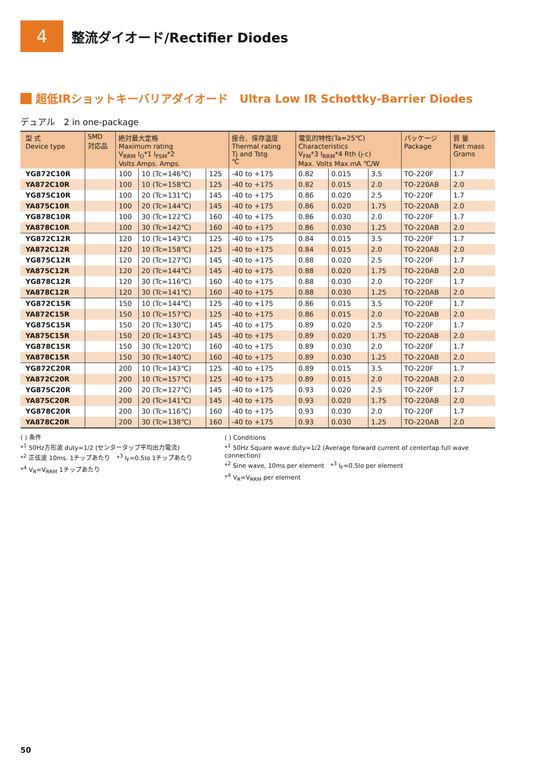4
整流ダイオード/Rectifier Diodes
超低IRショットキーバリアダイオード　Ultra Low IR Schottky-Barrier Diodes
デュアル　2 in one-package
| 型 式 Device type | SMD 対応品 | 絶対最大定格 Maximum rating V<sub>RRM</sub> I<sub>O</sub>*1 I<sub>FSM</sub>*2 Volts Amps. Amps. | | | 接合、保存温度 Thermal rating Tj and Tstg ℃ | 電気的特性(Ta=25℃) Characteristics V<sub>FM</sub>*3 I<sub>RRM</sub>*4 Rth (j-c) Max. Volts Max.mA ℃/W | | | パッケージ Package | 質 量 Net mass Grams |
| --- | --- | --- | --- | --- | --- | --- | --- | --- | --- | --- |
| YG872C10R | | 100 | 10 (Tc=146℃) | 125 | -40 to +175 | 0.82 | 0.015 | 3.5 | TO-220F | 1.7 |
| YA872C10R | | 100 | 10 (Tc=158℃) | 125 | -40 to +175 | 0.82 | 0.015 | 2.0 | TO-220AB | 2.0 |
| YG875C10R | | 100 | 20 (Tc=131℃) | 145 | -40 to +175 | 0.86 | 0.020 | 2.5 | TO-220F | 1.7 |
| YA875C10R | | 100 | 20 (Tc=144℃) | 145 | -40 to +175 | 0.86 | 0.020 | 1.75 | TO-220AB | 2.0 |
| YG878C10R | | 100 | 30 (Tc=122℃) | 160 | -40 to +175 | 0.86 | 0.030 | 2.0 | TO-220F | 1.7 |
| YA878C10R | | 100 | 30 (Tc=142℃) | 160 | -40 to +175 | 0.86 | 0.030 | 1.25 | TO-220AB | 2.0 |
| YG872C12R | | 120 | 10 (Tc=143℃) | 125 | -40 to +175 | 0.84 | 0.015 | 3.5 | TO-220F | 1.7 |
| YA872C12R | | 120 | 10 (Tc=158℃) | 125 | -40 to +175 | 0.84 | 0.015 | 2.0 | TO-220AB | 2.0 |
| YG875C12R | | 120 | 20 (Tc=127℃) | 145 | -40 to +175 | 0.88 | 0.020 | 2.5 | TO-220F | 1.7 |
| YA875C12R | | 120 | 20 (Tc=144℃) | 145 | -40 to +175 | 0.88 | 0.020 | 1.75 | TO-220AB | 2.0 |
| YG878C12R | | 120 | 30 (Tc=116℃) | 160 | -40 to +175 | 0.88 | 0.030 | 2.0 | TO-220F | 1.7 |
| YA878C12R | | 120 | 30 (Tc=141℃) | 160 | -40 to +175 | 0.88 | 0.030 | 1.25 | TO-220AB | 2.0 |
| YG872C15R | | 150 | 10 (Tc=144℃) | 125 | -40 to +175 | 0.86 | 0.015 | 3.5 | TO-220F | 1.7 |
| YA872C15R | | 150 | 10 (Tc=157℃) | 125 | -40 to +175 | 0.86 | 0.015 | 2.0 | TO-220AB | 2.0 |
| YG875C15R | | 150 | 20 (Tc=130℃) | 145 | -40 to +175 | 0.89 | 0.020 | 2.5 | TO-220F | 1.7 |
| YA875C15R | | 150 | 20 (Tc=143℃) | 145 | -40 to +175 | 0.89 | 0.020 | 1.75 | TO-220AB | 2.0 |
| YG878C15R | | 150 | 30 (Tc=120℃) | 160 | -40 to +175 | 0.89 | 0.030 | 2.0 | TO-220F | 1.7 |
| YA878C15R | | 150 | 30 (Tc=140℃) | 160 | -40 to +175 | 0.89 | 0.030 | 1.25 | TO-220AB | 2.0 |
| YG872C20R | | 200 | 10 (Tc=143℃) | 125 | -40 to +175 | 0.89 | 0.015 | 3.5 | TO-220F | 1.7 |
| YA872C20R | | 200 | 10 (Tc=157℃) | 125 | -40 to +175 | 0.89 | 0.015 | 2.0 | TO-220AB | 2.0 |
| YG875C20R | | 200 | 20 (Tc=127℃) | 145 | -40 to +175 | 0.93 | 0.020 | 2.5 | TO-220F | 1.7 |
| YA875C20R | | 200 | 20 (Tc=141℃) | 145 | -40 to +175 | 0.93 | 0.020 | 1.75 | TO-220AB | 2.0 |
| YG878C20R | | 200 | 30 (Tc=116℃) | 160 | -40 to +175 | 0.93 | 0.030 | 2.0 | TO-220F | 1.7 |
| YA878C20R | | 200 | 30 (Tc=138℃) | 160 | -40 to +175 | 0.93 | 0.030 | 1.25 | TO-220AB | 2.0 |
( ) 条件
*<sup>1</sup> 50Hz方形波 duty=1/2 (センタータップ平均出力電流)
*<sup>2</sup> 正弦波 10ms. 1チップあたり　*<sup>3</sup> I<sub>F</sub>=0.5Io 1チップあたり
*<sup>4</sup> V<sub>R</sub>=V<sub>RRM</sub> 1チップあたり
( ) Conditions
*<sup>1</sup> 50Hz Square wave duty=1/2 (Average forward current of centertap full wave connection)
*<sup>2</sup> Sine wave, 10ms per element　*<sup>3</sup> I<sub>F</sub>=0.5Io per element
*<sup>4</sup> V<sub>R</sub>=V<sub>RRM</sub> per element
50